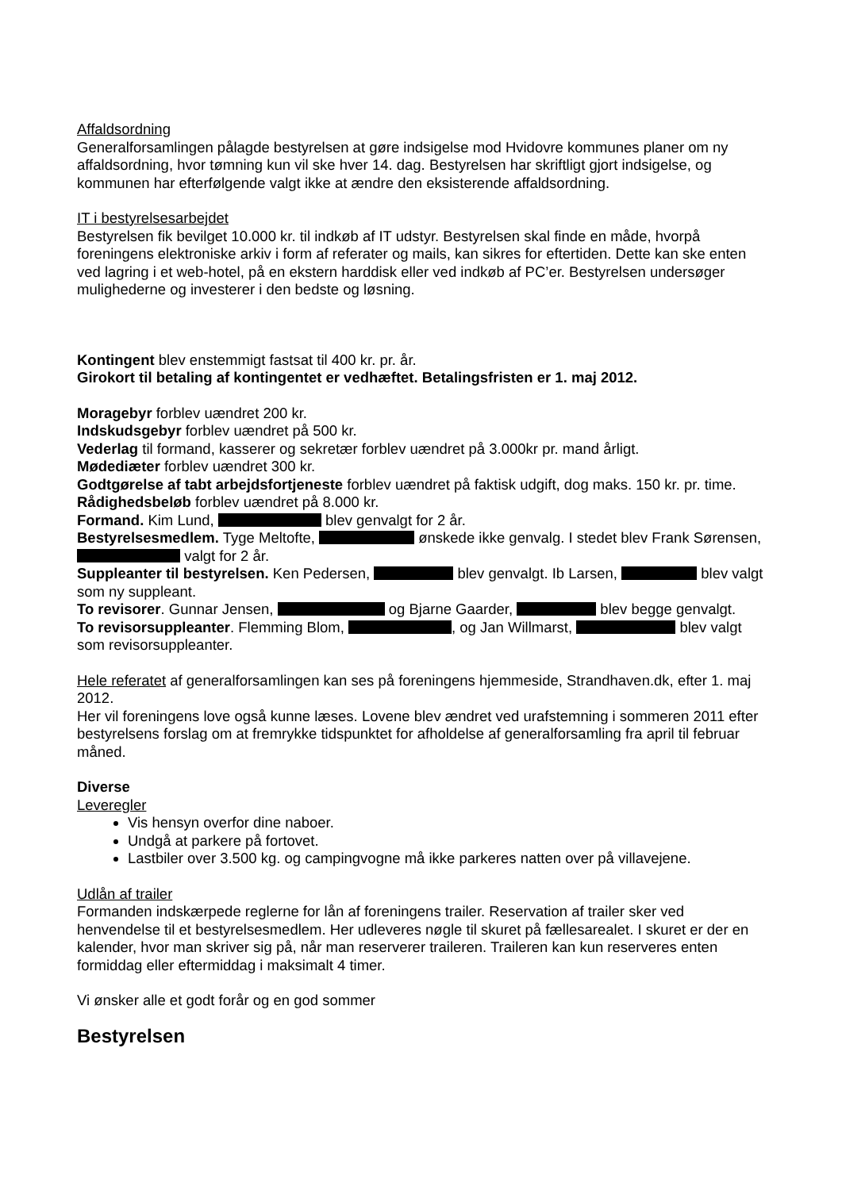Affaldsordning
Generalforsamlingen pålagde bestyrelsen at gøre indsigelse mod Hvidovre kommunes planer om ny affaldsordning, hvor tømning kun vil ske hver 14. dag. Bestyrelsen har skriftligt gjort indsigelse, og kommunen har efterfølgende valgt ikke at ændre den eksisterende affaldsordning.
IT i bestyrelsesarbejdet
Bestyrelsen fik bevilget 10.000 kr. til indkøb af IT udstyr. Bestyrelsen skal finde en måde, hvorpå foreningens elektroniske arkiv i form af referater og mails, kan sikres for eftertiden. Dette kan ske enten ved lagring i et web-hotel, på en ekstern harddisk eller ved indkøb af PC’er. Bestyrelsen undersøger mulighederne og investerer i den bedste og løsning.
Kontingent blev enstemmigt fastsat til 400 kr. pr. år.
Girokort til betaling af kontingentet er vedhæftet. Betalingsfristen er 1. maj 2012.
Moragebyr forblev uændret 200 kr.
Indskudsgebyr forblev uændret på 500 kr.
Vederlag til formand, kasserer og sekretær forblev uændret på 3.000kr pr. mand årligt.
Mødediæter forblev uændret 300 kr.
Godtgørelse af tabt arbejdsfortjeneste forblev uændret på faktisk udgift, dog maks. 150 kr. pr. time.
Rådighedsbeløb forblev uændret på 8.000 kr.
Formand. Kim Lund, blev genvalgt for 2 år.
Bestyrelsesmedlem. Tyge Meltofte, ønskede ikke genvalg. I stedet blev Frank Sørensen, valgt for 2 år.
Suppleanter til bestyrelsen. Ken Pedersen, blev genvalgt. Ib Larsen, blev valgt som ny suppleant.
To revisorer. Gunnar Jensen, og Bjarne Gaarder, blev begge genvalgt.
To revisorsuppleanter. Flemming Blom, , og Jan Willmarst, blev valgt som revisorsuppleanter.
Hele referatet af generalforsamlingen kan ses på foreningens hjemmeside, Strandhaven.dk, efter 1. maj 2012.
Her vil foreningens love også kunne læses. Lovene blev ændret ved urafstemning i sommeren 2011 efter bestyrelsens forslag om at fremrykke tidspunktet for afholdelse af generalforsamling fra april til februar måned.
Diverse
Leveregler
Vis hensyn overfor dine naboer.
Undgå at parkere på fortovet.
Lastbiler over 3.500 kg. og campingvogne må ikke parkeres natten over på villavejene.
Udlån af trailer
Formanden indskærpede reglerne for lån af foreningens trailer. Reservation af trailer sker ved henvendelse til et bestyrelsesmedlem. Her udleveres nøgle til skuret på fællesarealet. I skuret er der en kalender, hvor man skriver sig på, når man reserverer traileren. Traileren kan kun reserveres enten formiddag eller eftermiddag i maksimalt 4 timer.
Vi ønsker alle et godt forår og en god sommer
Bestyrelsen